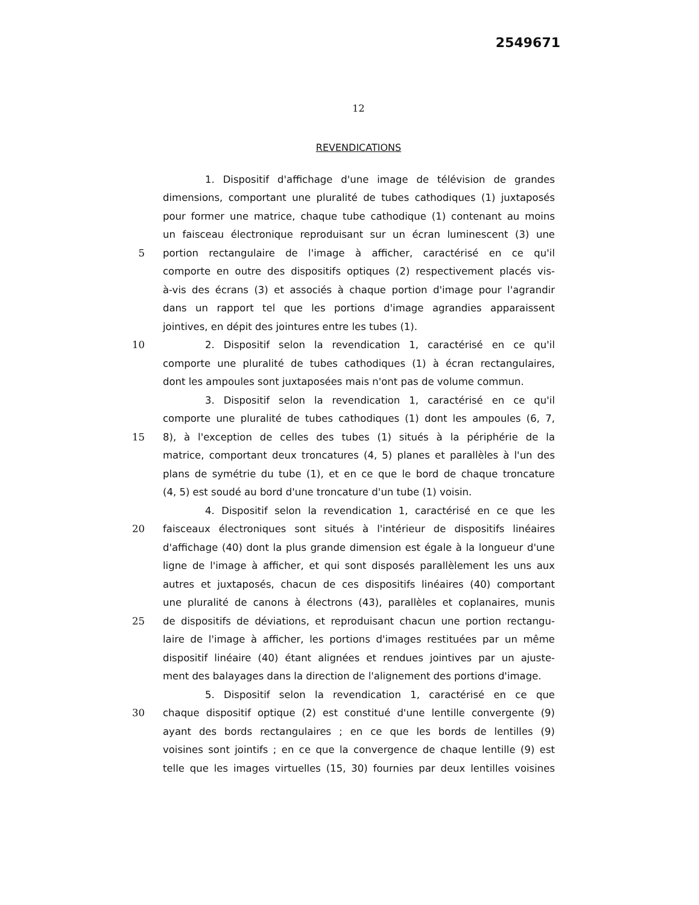2549671
12
REVENDICATIONS
1. Dispositif d'affichage d'une image de télévision de grandes
dimensions, comportant une pluralité de tubes cathodiques (1) juxtaposés
pour former une matrice, chaque tube cathodique (1) contenant au moins
un faisceau électronique reproduisant sur un écran luminescent (3) une
5 portion rectangulaire de l'image à afficher, caractérisé en ce qu'il
comporte en outre des dispositifs optiques (2) respectivement placés vis-
à-vis des écrans (3) et associés à chaque portion d'image pour l'agrandir
dans un rapport tel que les portions d'image agrandies apparaissent
jointives, en dépit des jointures entre les tubes (1).
10 2. Dispositif selon la revendication 1, caractérisé en ce qu'il
comporte une pluralité de tubes cathodiques (1) à écran rectangulaires,
dont les ampoules sont juxtaposées mais n'ont pas de volume commun.
3. Dispositif selon la revendication 1, caractérisé en ce qu'il
comporte une pluralité de tubes cathodiques (1) dont les ampoules (6, 7,
15 8), à l'exception de celles des tubes (1) situés à la périphérie de la
matrice, comportant deux troncatures (4, 5) planes et parallèles à l'un des
plans de symétrie du tube (1), et en ce que le bord de chaque troncature
(4, 5) est soudé au bord d'une troncature d'un tube (1) voisin.
4. Dispositif selon la revendication 1, caractérisé en ce que les
20 faisceaux électroniques sont situés à l'intérieur de dispositifs linéaires
d'affichage (40) dont la plus grande dimension est égale à la longueur d'une
ligne de l'image à afficher, et qui sont disposés parallèlement les uns aux
autres et juxtaposés, chacun de ces dispositifs linéaires (40) comportant
une pluralité de canons à électrons (43), parallèles et coplanaires, munis
25 de dispositifs de déviations, et reproduisant chacun une portion rectangu-
laire de l'image à afficher, les portions d'images restituées par un même
dispositif linéaire (40) étant alignées et rendues jointives par un ajuste-
ment des balayages dans la direction de l'alignement des portions d'image.
5. Dispositif selon la revendication 1, caractérisé en ce que
30 chaque dispositif optique (2) est constitué d'une lentille convergente (9)
ayant des bords rectangulaires ; en ce que les bords de lentilles (9)
voisines sont jointifs ; en ce que la convergence de chaque lentille (9) est
telle que les images virtuelles (15, 30) fournies par deux lentilles voisines